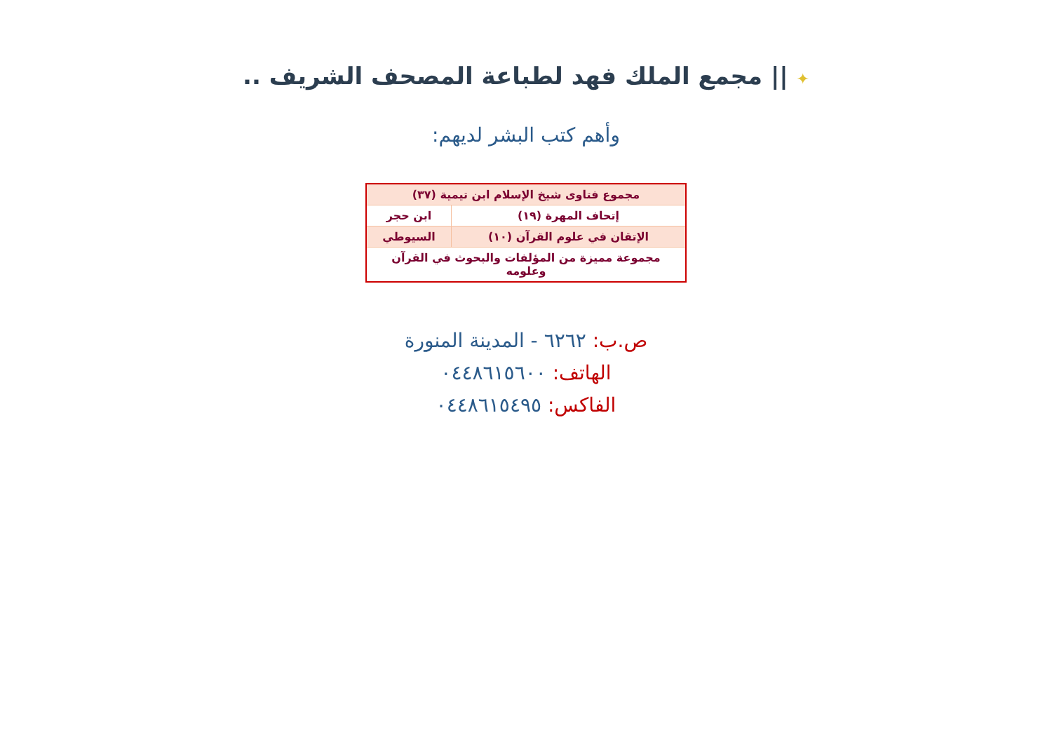✦ || مجمع الملك فهد لطباعة المصحف الشريف ..
وأهم كتب البشر لديهم:
| مجموع فتاوى شيخ الإسلام ابن تيمية (٣٧) | |
| إتحاف المهرة (١٩) | ابن حجر |
| الإتقان في علوم القرآن (١٠) | السيوطي |
| مجموعة مميزة من المؤلفات والبحوث في القرآن وعلومه | |
ص.ب: ٦٢٦٢ - المدينة المنورة
الهاتف: ٠٤٤٨٦١٥٦٠٠
الفاكس: ٠٤٤٨٦١٥٤٩٥